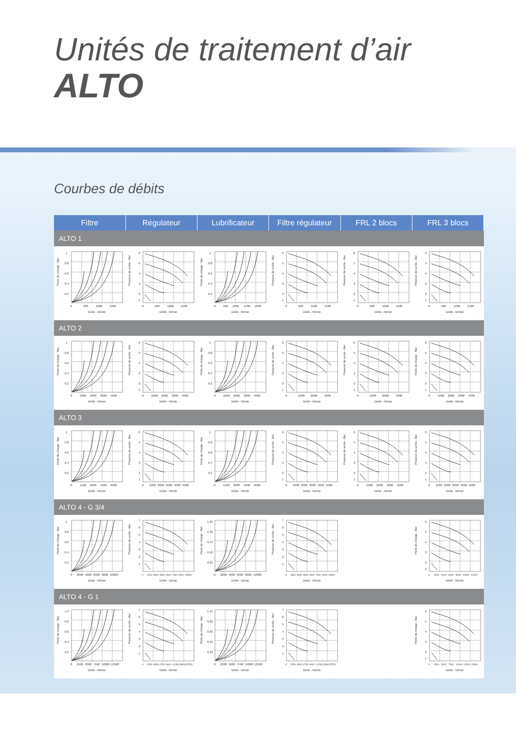Unités de traitement d’air
ALTO
Courbes de débits
| Filtre | Régulateur | Lubrificateur | Filtre régulateur | FRL 2 blocs | FRL 3 blocs |
| --- | --- | --- | --- | --- | --- |
| ALTO 1 | | | | | |
| Perte de charge - Bar 1 0.8 0.6 0.4 0.2 0 500 1000 1500 Débit - Nl/min | Pression de sortie - Bar 6 5 4 3 2 1 0 500 1000 1500 Débit - Nl/min | Perte de charge - Bar 1 0.8 0.6 0.4 0.2 0 500 1000 1500 2000 Débit - Nl/min | Pression de sortie - Bar 6 5 4 3 2 1 0 500 1000 1500 Débit - Nl/min | Pression de sortie - Bar 6 5 4 3 2 1 0 500 1000 1500 Débit - Nl/min | Pression de sortie - Bar 6 5 4 3 2 1 0 500 1000 1500 Débit - Nl/min |
| ALTO 2 | | | | | |
| Perte de charge - Bar 1 0.8 0.6 0.4 0.2 0 1000 2000 3000 4000 Débit - Nl/min | Pression de sortie - Bar 6 5 4 3 2 1 0 1000 2000 3000 4000 Débit - Nl/min | Perte de charge - Bar 1 0.8 0.6 0.4 0.2 0 1000 2000 3000 4000 Débit - Nl/min | Pression de sortie - Bar 6 5 4 3 2 1 0 1000 2000 3000 Débit - Nl/min | Pression de sortie - Bar 6 5 4 3 2 1 0 1000 2000 3000 Débit - Nl/min | Perte de charge - Bar 6 5 4 3 2 1 0 1000 2000 3000 4000 Débit - Nl/min |
| ALTO 3 | | | | | |
| Perte de charge - Bar 1 0.8 0.6 0.4 0.2 0 1500 3000 4500 6000 Débit - Nl/min | Pression de sortie - Bar 6 5 4 3 2 1 0 1000 2000 3000 4000 5000 Débit - Nl/min | Perte de charge - Bar 1 0.8 0.6 0.4 0.2 0 1500 3000 4500 6000 Débit - Nl/min | Pression de sortie - Bar 6 5 4 3 2 1 0 1000 2000 3000 4000 5000 Débit - Nl/min | Pression de sortie - Bar 6 5 4 3 2 1 0 1000 2000 3000 4000 Débit - Nl/min | Pression de sortie - Bar 6 5 4 3 2 1 0 1000 2000 3000 4000 5000 Débit - Nl/min |
| ALTO 4 - G 3/4 | | | | | |
| Perte de charge - Bar 1 0.8 0.6 0.4 0.2 0 2000 4000 6000 8000 10000 Débit - Nl/min | Pression de sortie - Bar 7 6 5 4 3 2 1 0 1500 3000 4500 6000 7500 9000 10500 Débit - Nl/min | Perte de charge - Bar 1.25 1.00 0.75 0.50 0.25 0 2000 4000 6000 8000 10000 Débit - Nl/min | Pression de sortie - Bar 7 6 5 4 3 2 1 0 1500 3000 4500 6000 7500 9000 10500 Débit - Nl/min | | Perte de charge - Bar 6 5 4 3 2 1 0 2000 4000 6000 8000 10000 12000 Débit - Nl/min |
| ALTO 4 - G 1 | | | | | |
| Perte de charge - Bar 1.2 0.8 0.6 0.4 0.2 0 2500 5000 7500 10000 12500 Débit - Nl/min | Pression de sortie - Bar 7 6 5 4 3 2 1 0 2250 4500 6750 9000 11250 13500 15750 Débit - Nl/min | Perte de charge - Bar 1.15 0.92 0.69 0.46 0.23 0 2500 5000 7500 10000 12500 Débit - Nl/min | Pression de sortie - Bar 7 6 5 4 3 2 1 0 2250 4500 6750 9000 11250 13500 15750 Débit - Nl/min | | Perte de charge - Bar 6 5 4 3 2 1 0 2500 5000 7500 10000 12500 15000 Débit - Nl/min |